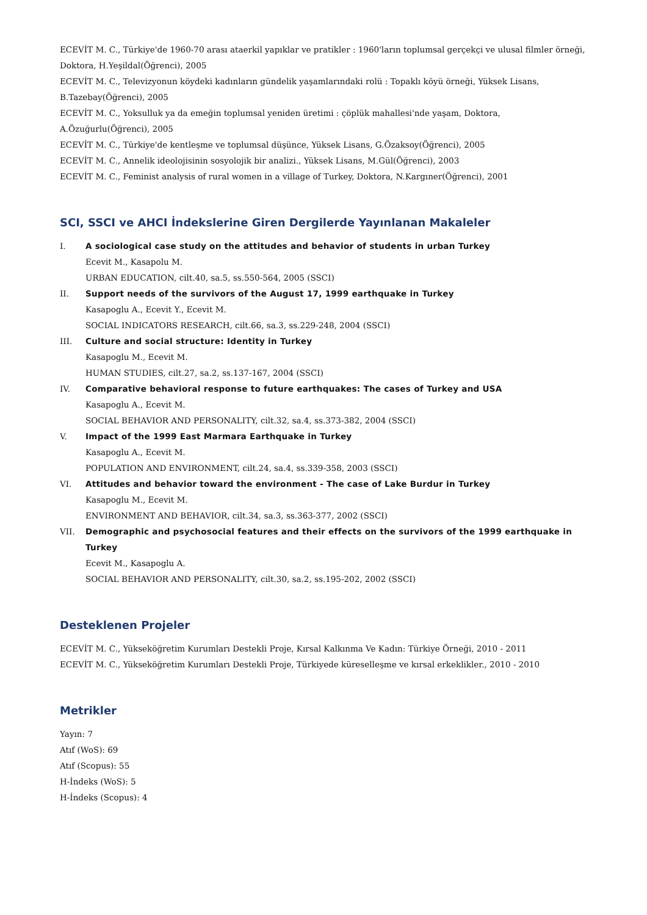ECEVİT M. C., Türkiye'de 1960-70 arası ataerkil yapıklar ve pratikler : 1960'ların toplumsal gerçekçi ve ulusal filmler örneği, Doktora, H.Yeşildal(Öğrenci), 2005
ECEVİT M. C., Televizyonun köydeki kadınların gündelik yaşamlarındaki rolü : Topaklı köyü örneği, Yüksek Lisans, B.Tazebay(Öğrenci), 2005
ECEVİT M. C., Yoksulluk ya da emeğin toplumsal yeniden üretimi : çöplük mahallesi'nde yaşam, Doktora, A.Özuğurlu(Öğrenci), 2005
ECEVİT M. C., Türkiye'de kentleşme ve toplumsal düşünce, Yüksek Lisans, G.Özaksoy(Öğrenci), 2005
ECEVİT M. C., Annelik ideolojisinin sosyolojik bir analizi., Yüksek Lisans, M.Gül(Öğrenci), 2003
ECEVİT M. C., Feminist analysis of rural women in a village of Turkey, Doktora, N.Kargıner(Öğrenci), 2001
SCI, SSCI ve AHCI İndekslerine Giren Dergilerde Yayınlanan Makaleler
I. A sociological case study on the attitudes and behavior of students in urban Turkey
Ecevit M., Kasapolu M.
URBAN EDUCATION, cilt.40, sa.5, ss.550-564, 2005 (SSCI)
II. Support needs of the survivors of the August 17, 1999 earthquake in Turkey
Kasapoglu A., Ecevit Y., Ecevit M.
SOCIAL INDICATORS RESEARCH, cilt.66, sa.3, ss.229-248, 2004 (SSCI)
III. Culture and social structure: Identity in Turkey
Kasapoglu M., Ecevit M.
HUMAN STUDIES, cilt.27, sa.2, ss.137-167, 2004 (SSCI)
IV. Comparative behavioral response to future earthquakes: The cases of Turkey and USA
Kasapoglu A., Ecevit M.
SOCIAL BEHAVIOR AND PERSONALITY, cilt.32, sa.4, ss.373-382, 2004 (SSCI)
V. Impact of the 1999 East Marmara Earthquake in Turkey
Kasapoglu A., Ecevit M.
POPULATION AND ENVIRONMENT, cilt.24, sa.4, ss.339-358, 2003 (SSCI)
VI. Attitudes and behavior toward the environment - The case of Lake Burdur in Turkey
Kasapoglu M., Ecevit M.
ENVIRONMENT AND BEHAVIOR, cilt.34, sa.3, ss.363-377, 2002 (SSCI)
VII. Demographic and psychosocial features and their effects on the survivors of the 1999 earthquake in Turkey
Ecevit M., Kasapoglu A.
SOCIAL BEHAVIOR AND PERSONALITY, cilt.30, sa.2, ss.195-202, 2002 (SSCI)
Desteklenen Projeler
ECEVİT M. C., Yükseköğretim Kurumları Destekli Proje, Kırsal Kalkınma Ve Kadın: Türkiye Örneği, 2010 - 2011
ECEVİT M. C., Yükseköğretim Kurumları Destekli Proje, Türkiyede küreselleşme ve kırsal erkeklikler., 2010 - 2010
Metrikler
Yayın: 7
Atıf (WoS): 69
Atıf (Scopus): 55
H-İndeks (WoS): 5
H-İndeks (Scopus): 4